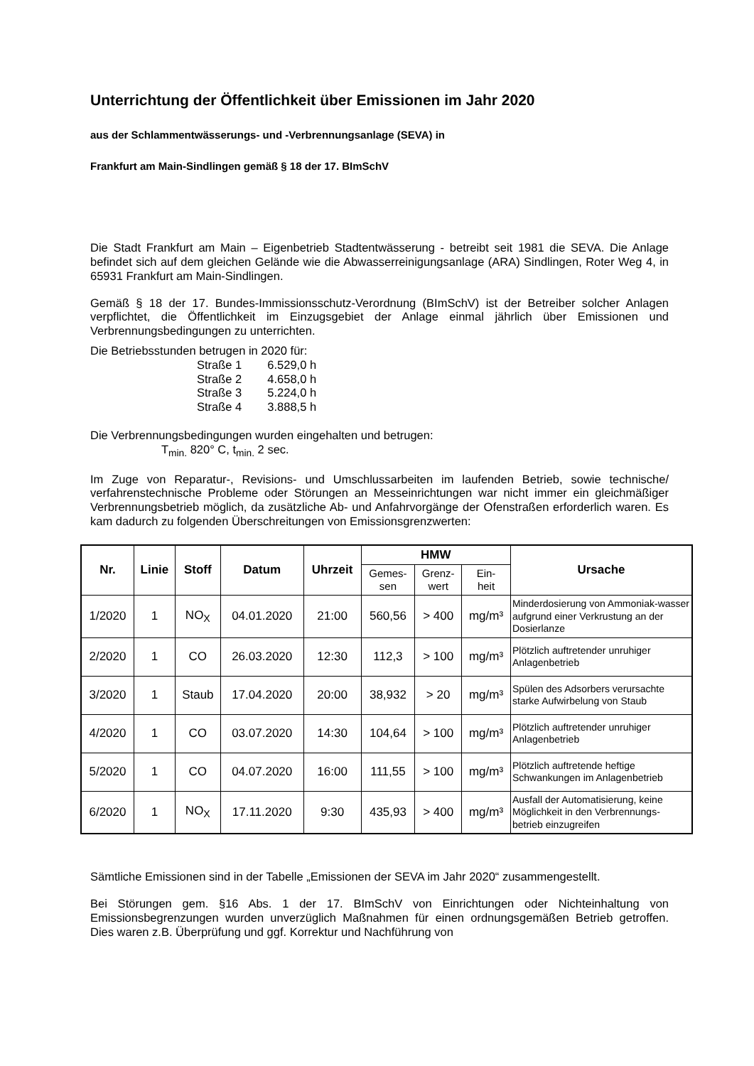Unterrichtung der Öffentlichkeit über Emissionen im Jahr 2020
aus der Schlammentwässerungs- und -Verbrennungsanlage (SEVA) in
Frankfurt am Main-Sindlingen gemäß § 18 der 17. BImSchV
Die Stadt Frankfurt am Main – Eigenbetrieb Stadtentwässerung - betreibt seit 1981 die SEVA. Die Anlage befindet sich auf dem gleichen Gelände wie die Abwasserreinigungsanlage (ARA) Sindlingen, Roter Weg 4, in 65931 Frankfurt am Main-Sindlingen.
Gemäß § 18 der 17. Bundes-Immissionsschutz-Verordnung (BImSchV) ist der Betreiber solcher Anlagen verpflichtet, die Öffentlichkeit im Einzugsgebiet der Anlage einmal jährlich über Emissionen und Verbrennungsbedingungen zu unterrichten.
Die Betriebsstunden betrugen in 2020 für:
| Straße 1 | 6.529,0 h |
| Straße 2 | 4.658,0 h |
| Straße 3 | 5.224,0 h |
| Straße 4 | 3.888,5 h |
Die Verbrennungsbedingungen wurden eingehalten und betrugen:
T<sub>min.</sub> 820° C, t<sub>min.</sub> 2 sec.
Im Zuge von Reparatur-, Revisions- und Umschlussarbeiten im laufenden Betrieb, sowie technische/ verfahrenstechnische Probleme oder Störungen an Messeinrichtungen war nicht immer ein gleichmäßiger Verbrennungsbetrieb möglich, da zusätzliche Ab- und Anfahrvorgänge der Ofenstraßen erforderlich waren. Es kam dadurch zu folgenden Überschreitungen von Emissionsgrenzwerten:
| Nr. | Linie | Stoff | Datum | Uhrzeit | HMW | | | Ursache |
| --- | --- | --- | --- | --- | --- | --- | --- | --- |
| | | | | | Gemes- sen | Grenz- wert | Ein- heit | |
| 1/2020 | 1 | NO<sub>X</sub> | 04.01.2020 | 21:00 | 560,56 | > 400 | mg/m³ | Minderdosierung von Ammoniak-wasser aufgrund einer Verkrustung an der Dosierlanze |
| 2/2020 | 1 | CO | 26.03.2020 | 12:30 | 112,3 | > 100 | mg/m³ | Plötzlich auftretender unruhiger Anlagenbetrieb |
| 3/2020 | 1 | Staub | 17.04.2020 | 20:00 | 38,932 | > 20 | mg/m³ | Spülen des Adsorbers verursachte starke Aufwirbelung von Staub |
| 4/2020 | 1 | CO | 03.07.2020 | 14:30 | 104,64 | > 100 | mg/m³ | Plötzlich auftretender unruhiger Anlagenbetrieb |
| 5/2020 | 1 | CO | 04.07.2020 | 16:00 | 111,55 | > 100 | mg/m³ | Plötzlich auftretende heftige Schwankungen im Anlagenbetrieb |
| 6/2020 | 1 | NO<sub>X</sub> | 17.11.2020 | 9:30 | 435,93 | > 400 | mg/m³ | Ausfall der Automatisierung, keine Möglichkeit in den Verbrennungs-betrieb einzugreifen |
Sämtliche Emissionen sind in der Tabelle „Emissionen der SEVA im Jahr 2020“ zusammengestellt.
Bei Störungen gem. §16 Abs. 1 der 17. BImSchV von Einrichtungen oder Nichteinhaltung von Emissionsbegrenzungen wurden unverzüglich Maßnahmen für einen ordnungsgemäßen Betrieb getroffen. Dies waren z.B. Überprüfung und ggf. Korrektur und Nachführung von